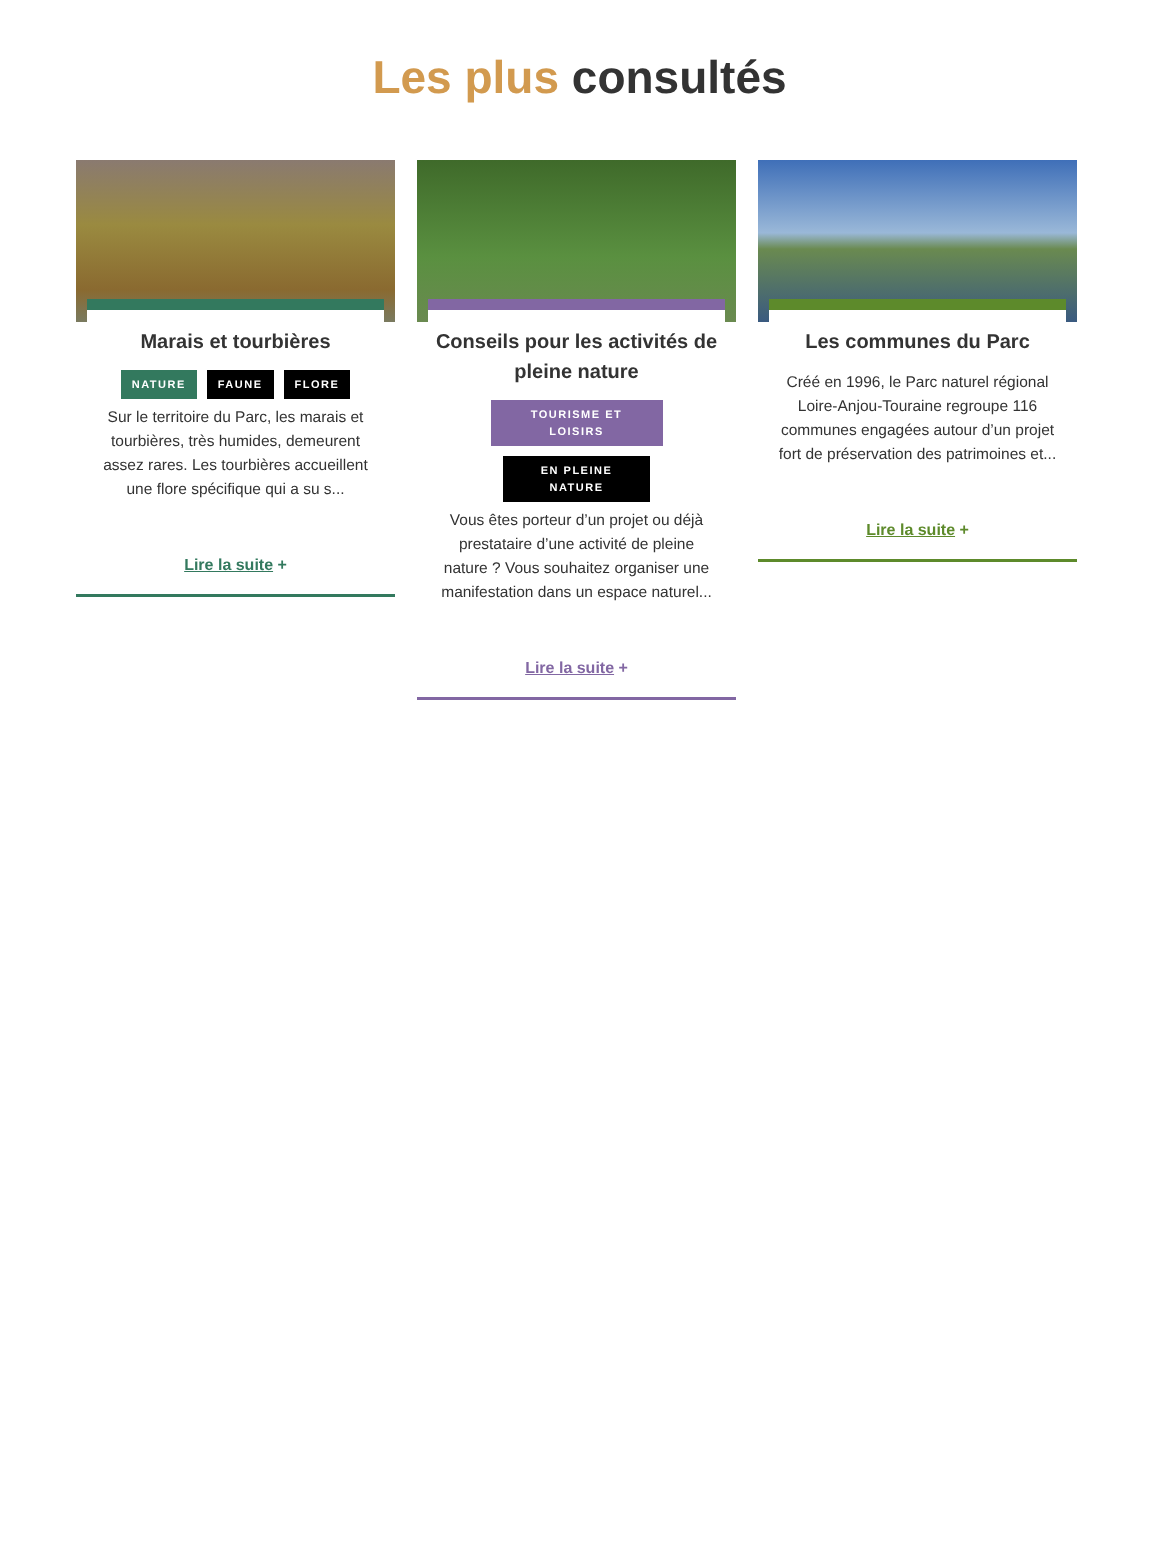Les plus consultés
Marais et tourbières
NATURE FAUNE FLORE
Sur le territoire du Parc, les marais et tourbières, très humides, demeurent assez rares. Les tourbières accueillent une flore spécifique qui a su s...
Lire la suite +
Conseils pour les activités de pleine nature
TOURISME ET LOISIRS EN PLEINE NATURE
Vous êtes porteur d’un projet ou déjà prestataire d’une activité de pleine nature ? Vous souhaitez organiser une manifestation dans un espace naturel...
Lire la suite +
Les communes du Parc
Créé en 1996, le Parc naturel régional Loire-Anjou-Touraine regroupe 116 communes engagées autour d’un projet fort de préservation des patrimoines et...
Lire la suite +